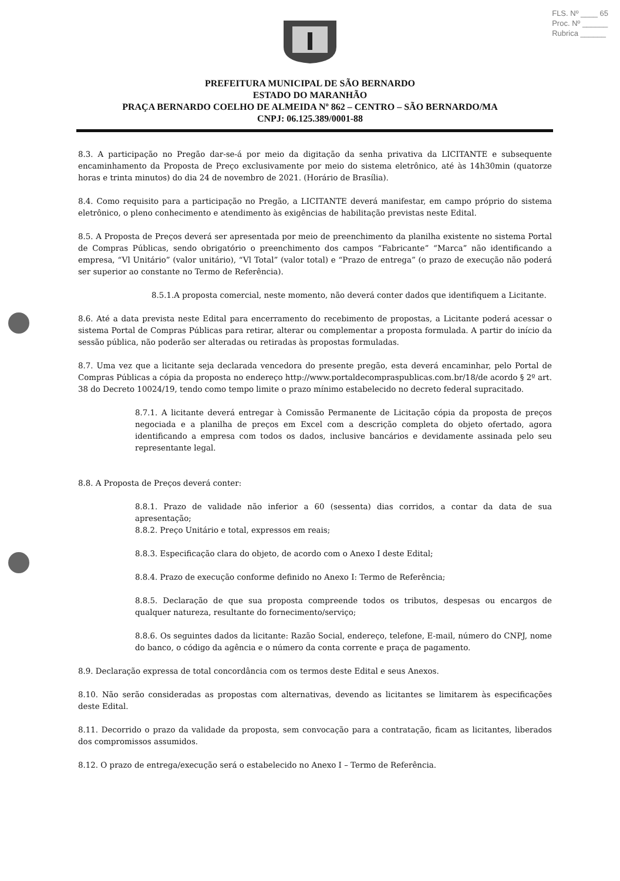FLS. Nº ____ 65
Proc. Nº ______
Rubrica ______
PREFEITURA MUNICIPAL DE SÃO BERNARDO
ESTADO DO MARANHÃO
PRAÇA BERNARDO COELHO DE ALMEIDA Nº 862 – CENTRO – SÃO BERNARDO/MA
CNPJ: 06.125.389/0001-88
8.3. A participação no Pregão dar-se-á por meio da digitação da senha privativa da LICITANTE e subsequente encaminhamento da Proposta de Preço exclusivamente por meio do sistema eletrônico, até às 14h30min (quatorze horas e trinta minutos) do dia 24 de novembro de 2021. (Horário de Brasília).
8.4. Como requisito para a participação no Pregão, a LICITANTE deverá manifestar, em campo próprio do sistema eletrônico, o pleno conhecimento e atendimento às exigências de habilitação previstas neste Edital.
8.5. A Proposta de Preços deverá ser apresentada por meio de preenchimento da planilha existente no sistema Portal de Compras Públicas, sendo obrigatório o preenchimento dos campos “Fabricante” “Marca” não identificando a empresa, “Vl Unitário” (valor unitário), “Vl Total” (valor total) e “Prazo de entrega” (o prazo de execução não poderá ser superior ao constante no Termo de Referência).
8.5.1.A proposta comercial, neste momento, não deverá conter dados que identifiquem a Licitante.
8.6. Até a data prevista neste Edital para encerramento do recebimento de propostas, a Licitante poderá acessar o sistema Portal de Compras Públicas para retirar, alterar ou complementar a proposta formulada. A partir do início da sessão pública, não poderão ser alteradas ou retiradas às propostas formuladas.
8.7. Uma vez que a licitante seja declarada vencedora do presente pregão, esta deverá encaminhar, pelo Portal de Compras Públicas a cópia da proposta no endereço http://www.portaldecompraspublicas.com.br/18/de acordo § 2º art. 38 do Decreto 10024/19, tendo como tempo limite o prazo mínimo estabelecido no decreto federal supracitado.
8.7.1. A licitante deverá entregar à Comissão Permanente de Licitação cópia da proposta de preços negociada e a planilha de preços em Excel com a descrição completa do objeto ofertado, agora identificando a empresa com todos os dados, inclusive bancários e devidamente assinada pelo seu representante legal.
8.8. A Proposta de Preços deverá conter:
8.8.1. Prazo de validade não inferior a 60 (sessenta) dias corridos, a contar da data de sua apresentação;
8.8.2. Preço Unitário e total, expressos em reais;
8.8.3. Especificação clara do objeto, de acordo com o Anexo I deste Edital;
8.8.4. Prazo de execução conforme definido no Anexo I: Termo de Referência;
8.8.5. Declaração de que sua proposta compreende todos os tributos, despesas ou encargos de qualquer natureza, resultante do fornecimento/serviço;
8.8.6. Os seguintes dados da licitante: Razão Social, endereço, telefone, E-mail, número do CNPJ, nome do banco, o código da agência e o número da conta corrente e praça de pagamento.
8.9. Declaração expressa de total concordância com os termos deste Edital e seus Anexos.
8.10. Não serão consideradas as propostas com alternativas, devendo as licitantes se limitarem às especificações deste Edital.
8.11. Decorrido o prazo da validade da proposta, sem convocação para a contratação, ficam as licitantes, liberados dos compromissos assumidos.
8.12. O prazo de entrega/execução será o estabelecido no Anexo I – Termo de Referência.